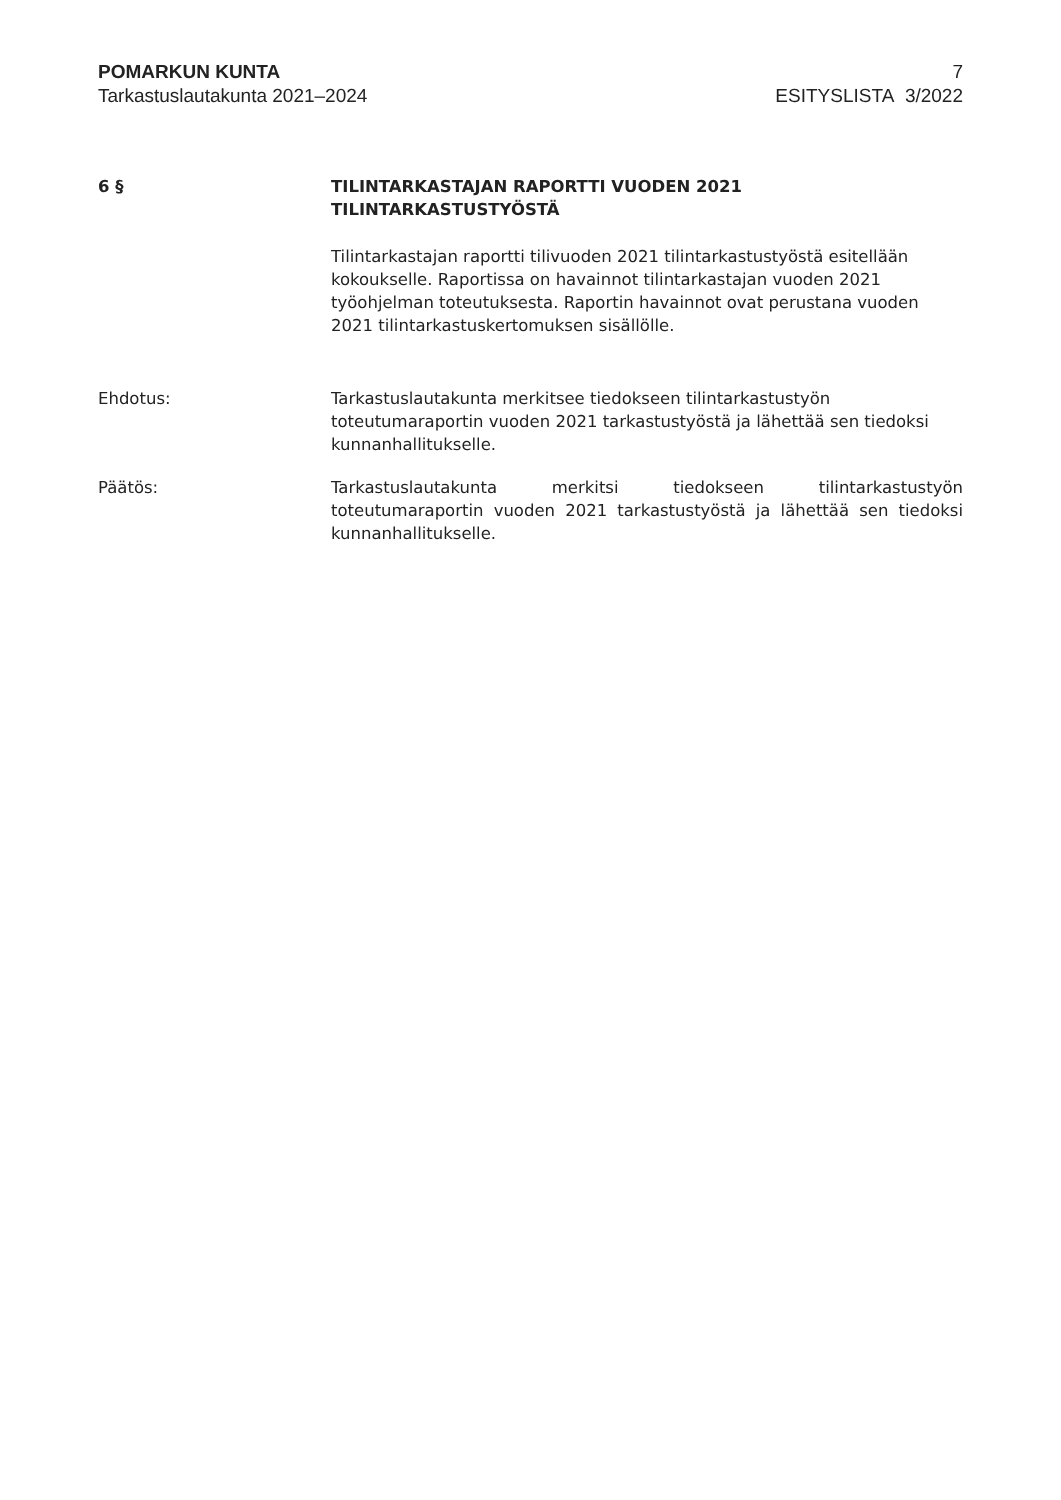POMARKUN KUNTA
Tarkastuslautakunta 2021–2024
7
ESITYSLISTA 3/2022
6 § TILINTARKASTAJAN RAPORTTI VUODEN 2021
TILINTARKASTUSTYÖSTÄ
Tilintarkastajan raportti tilivuoden 2021 tilintarkastustyöstä esitellään kokoukselle. Raportissa on havainnot tilintarkastajan vuoden 2021 työohjelman toteutuksesta. Raportin havainnot ovat perustana vuoden 2021 tilintarkastuskertomuksen sisällölle.
Ehdotus: Tarkastuslautakunta merkitsee tiedokseen tilintarkastustyön toteutumaraportin vuoden 2021 tarkastustyöstä ja lähettää sen tiedoksi kunnanhallitukselle.
Päätös: Tarkastuslautakunta merkitsi tiedokseen tilintarkastustyön toteutumaraportin vuoden 2021 tarkastustyöstä ja lähettää sen tiedoksi kunnanhallitukselle.